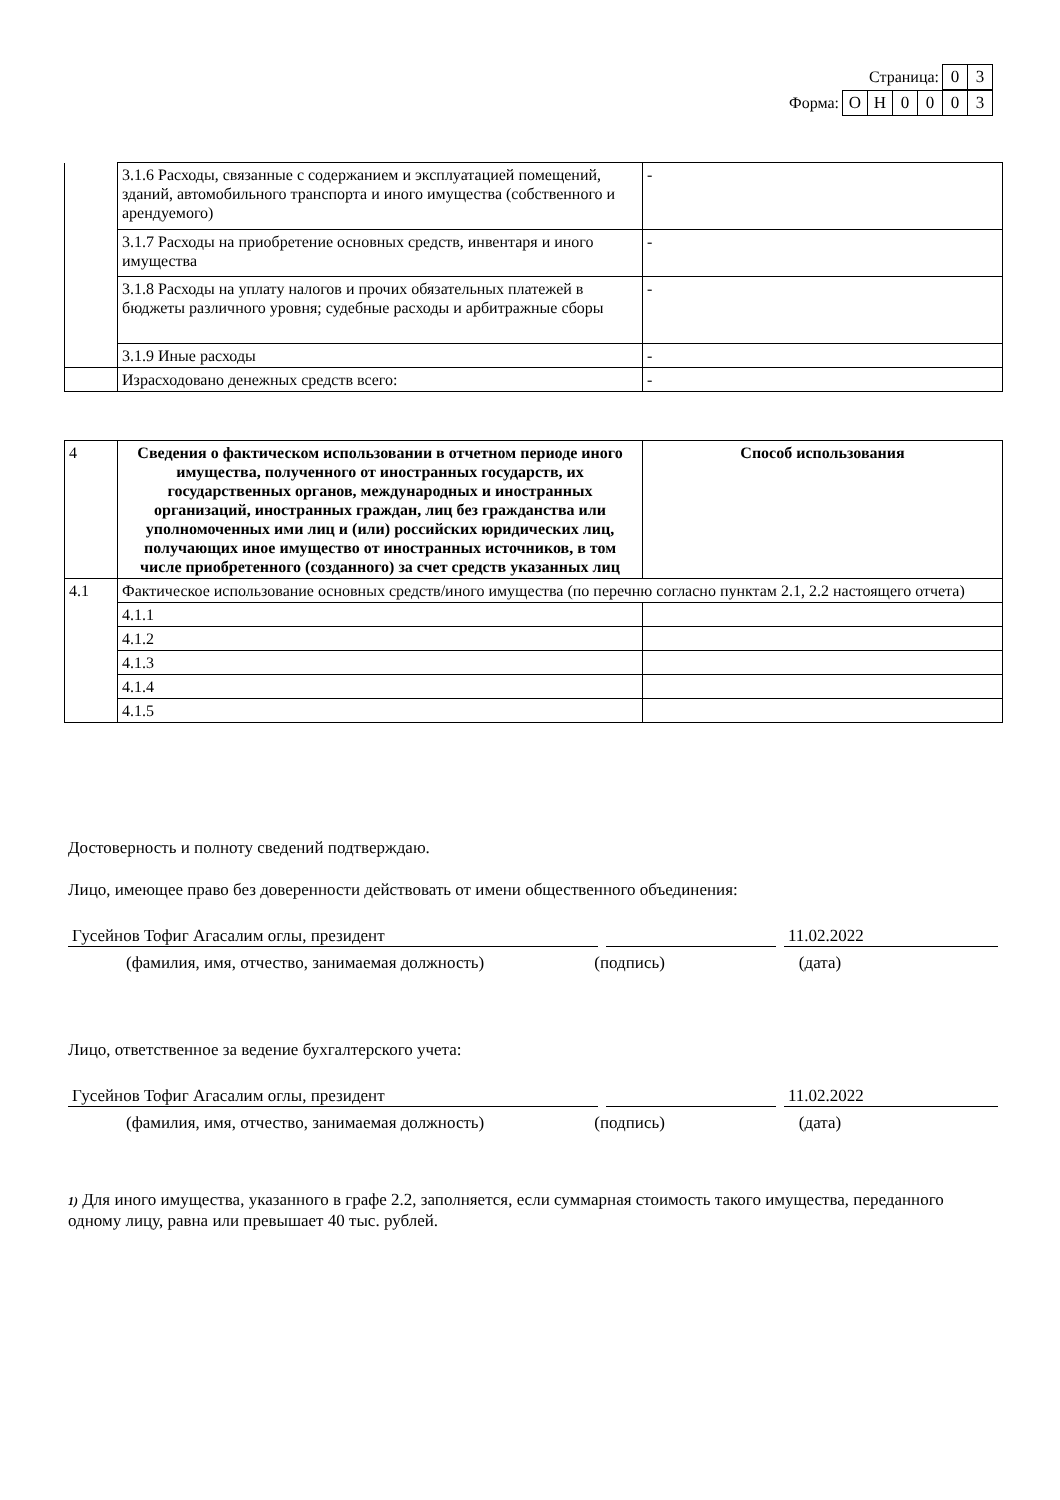Страница: 0 3
Форма: ОН 0003
| | 3.1.6 Расходы, связанные с содержанием и эксплуатацией помещений, зданий, автомобильного транспорта и иного имущества (собственного и арендуемого) | - |
| | 3.1.7 Расходы на приобретение основных средств, инвентаря и иного имущества | - |
| | 3.1.8 Расходы на уплату налогов и прочих обязательных платежей в бюджеты различного уровня; судебные расходы и арбитражные сборы | - |
| | 3.1.9 Иные расходы | - |
| | Израсходовано денежных средств всего: | - |
| 4 | Сведения о фактическом использовании в отчетном периоде иного имущества, полученного от иностранных государств, их государственных органов, международных и иностранных организаций, иностранных граждан, лиц без гражданства или уполномоченных ими лиц и (или) российских юридических лиц, получающих иное имущество от иностранных источников, в том числе приобретенного (созданного) за счет средств указанных лиц | Способ использования |
| 4.1 | Фактическое использование основных средств/иного имущества (по перечню согласно пунктам 2.1, 2.2 настоящего отчета) | |
| | 4.1.1 | |
| | 4.1.2 | |
| | 4.1.3 | |
| | 4.1.4 | |
| | 4.1.5 | |
Достоверность и полноту сведений подтверждаю.
Лицо, имеющее право без доверенности действовать от имени общественного объединения:
Гусейнов Тофиг Агасалим оглы, президент 11.02.2022
(фамилия, имя, отчество, занимаемая должность) (подпись) (дата)
Лицо, ответственное за ведение бухгалтерского учета:
Гусейнов Тофиг Агасалим оглы, президент 11.02.2022
(фамилия, имя, отчество, занимаемая должность) (подпись) (дата)
1) Для иного имущества, указанного в графе 2.2, заполняется, если суммарная стоимость такого имущества, переданного одному лицу, равна или превышает 40 тыс. рублей.